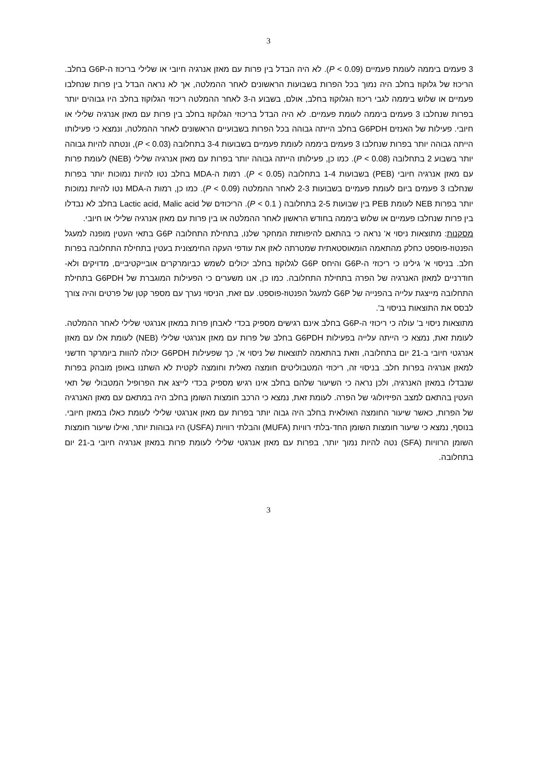3
3 פעמים ביממה לעומת פעמיים (P < 0.09). לא היה הבדל בין פרות עם מאזן אנרגיה חיובי או שלילי בריכוז ה-G6P בחלב. הריכוז של גלוקוז בחלב היה נמוך בכל הפרות בשבועות הראשונים לאחר ההמלטה, אך לא נראה הבדל בין פרות שנחלבו פעמיים או שלוש ביממה לגבי ריכוז הגלוקוז בחלב, אולם, בשבוע ה-3 לאחר ההמלטה ריכוזי הגלוקוז בחלב היו גבוהים יותר בפרות שנחלבו 3 פעמים ביממה לעומת פעמיים. לא היה הבדל בריכוזי הגלוקוז בחלב בין פרות עם מאזן אנרגיה שלילי או חיובי. פעילות של האנזים G6PDH בחלב הייתה גבוהה בכל הפרות בשבועיים הראשונים לאחר ההמלטה, ונמצא כי פעילותו הייתה גבוהה יותר בפרות שנחלבו 3 פעמים ביממה לעומת פעמיים בשבועות 3-4 בתחלובה (P < 0.03), ונטתה להיות גבוהה יותר בשבוע 2 בתחלובה (P < 0.08). כמו כן, פעילותו הייתה גבוהה יותר בפרות עם מאזן אנרגיה שלילי (NEB) לעומת פרות עם מאזן אנרגיה חיובי (PEB) בשבועות 1-4 בתחלובה (P < 0.05). רמות ה-MDA בחלב נטו להיות נמוכות יותר בפרות שנחלבו 3 פעמים ביום לעומת פעמיים בשבועות 2-3 לאחר ההמלטה (P < 0.09). כמו כן, רמות ה-MDA נטו להיות נמוכות יותר בפרות NEB לעומת PEB בין שבועות 2-5 בתחלובה ( P < 0.1). הריכוזים של Lactic acid, Malic acid בחלב לא נבדלו בין פרות שנחלבו פעמיים או שלוש ביממה בחודש הראשון לאחר ההמלטה או בין פרות עם מאזן אנרגיה שלילי או חיובי.
מסקנות: מתוצאות ניסוי א' נראה כי בהתאם להיפותזת המחקר שלנו, בתחילת התחלובה G6P בתאי העטין מופנה למעגל הפנטוז-פוספט כחלק מהתאמה הומאוסטאתית שמטרתה לאזן את עודפי העקה החימצונית בעטין בתחילת התחלובה בפרות חלב. בניסוי א' גילינו כי ריכוזי ה-G6P והיחס G6P לגלוקוז בחלב יכולים לשמש כביומרקרים אובייקטיביים, מדויקים ולא-חודרניים למאזן האנרגיה של הפרה בתחילת התחלובה. כמו כן, אנו משערים כי הפעילות המוגברת של G6PDH בתחילת התחלובה מייצגת עלייה בהפנייה של G6P למעגל הפנטוז-פוספט. עם זאת, הניסוי נערך עם מספר קטן של פרטים והיה צורך לבסס את התוצאות בניסוי ב'.
מתוצאות ניסוי ב' עולה כי ריכוזי ה-G6P בחלב אינם רגישים מספיק בכדי לאבחן פרות במאזן אנרגטי שלילי לאחר ההמלטה. לעומת זאת, נמצא כי הייתה עלייה בפעילות G6PDH בחלב של פרות עם מאזן אנרגטי שלילי (NEB) לעומת אלו עם מאזן אנרגטי חיובי ב-21 יום בתחלובה, וזאת בהתאמה לתוצאות של ניסוי א', כך שפעילות G6PDH יכולה להוות ביומרקר חדשני למאזן אנרגיה בפרות חלב. בניסוי זה, ריכוזי המטבוליטים חומצה מאלית וחומצה לקטית לא השתנו באופן מובהק בפרות שנבדלו במאזן האנרגיה, ולכן נראה כי השיעור שלהם בחלב אינו רגיש מספיק בכדי לייצג את הפרופיל המטבולי של תאי העטין בהתאם למצב הפיזיולוגי של הפרה. לעומת זאת, נמצא כי הרכב חומצות השומן בחלב היה במתאם עם מאזן האנרגיה של הפרות, כאשר שיעור החומצה האולאית בחלב היה גבוה יותר בפרות עם מאזן אנרגטי שלילי לעומת כאלו במאזן חיובי. בנוסף, נמצא כי שיעור חומצות השומן החד-בלתי רוויות (MUFA) והבלתי רוויות (USFA) היו גבוהות יותר, ואילו שיעור חומצות השומן הרוויות (SFA) נטה להיות נמוך יותר, בפרות עם מאזן אנרגטי שלילי לעומת פרות במאזן אנרגיה חיובי ב-21 יום בתחלובה.
3